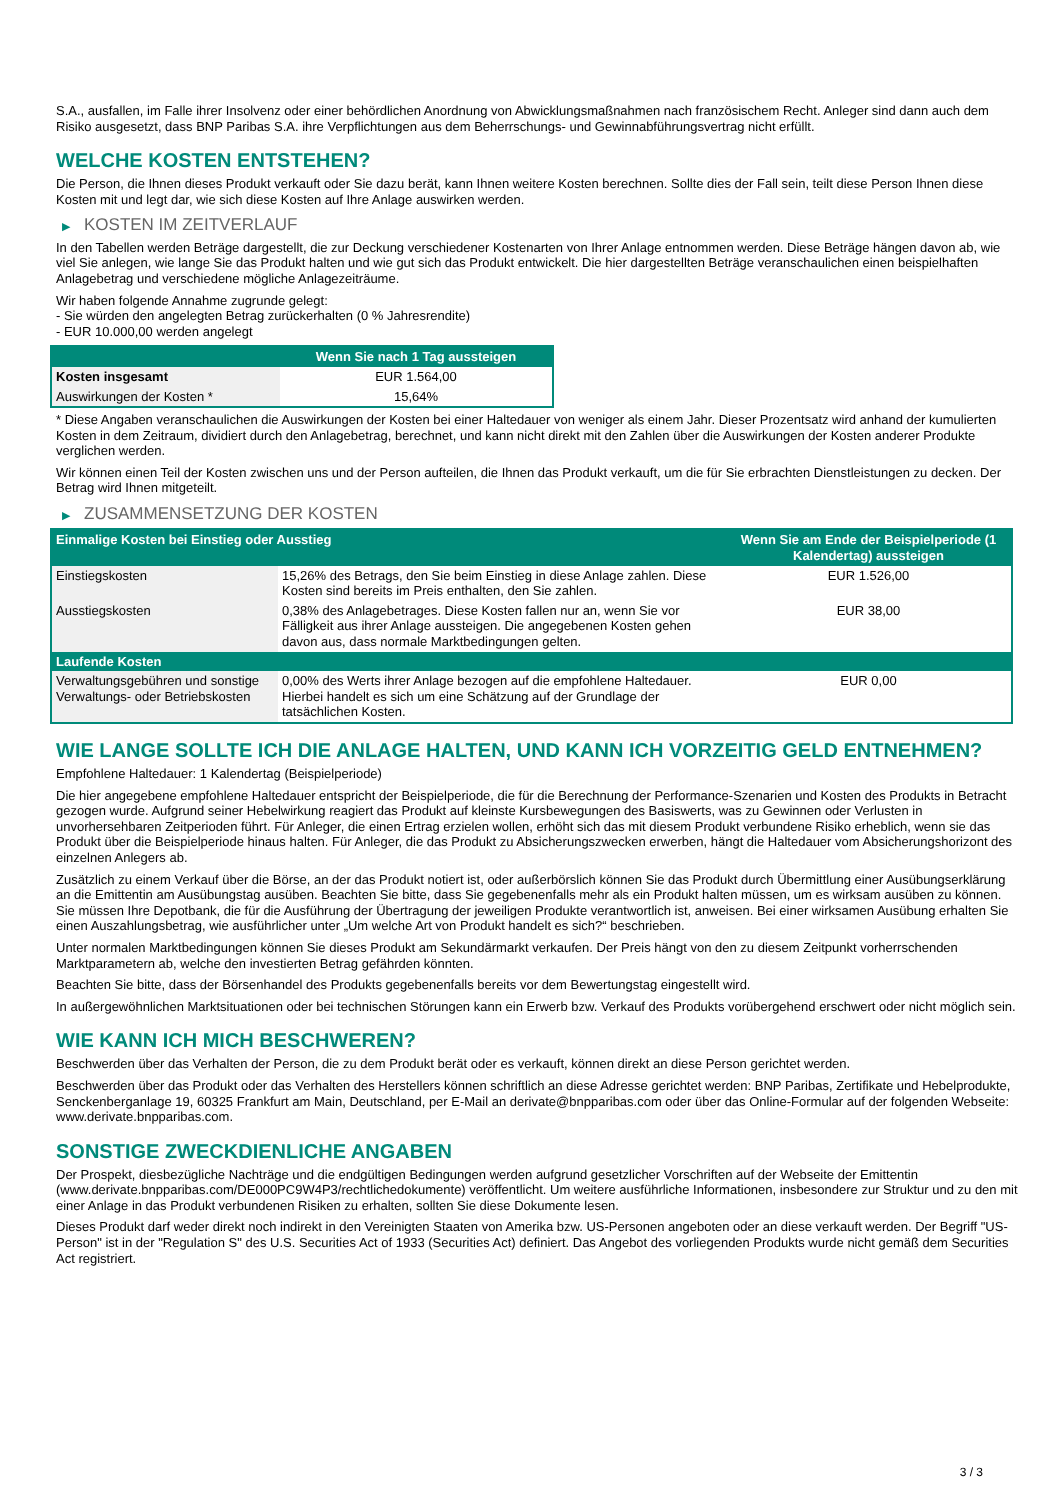S.A., ausfallen, im Falle ihrer Insolvenz oder einer behördlichen Anordnung von Abwicklungsmaßnahmen nach französischem Recht. Anleger sind dann auch dem Risiko ausgesetzt, dass BNP Paribas S.A. ihre Verpflichtungen aus dem Beherrschungs- und Gewinnabführungsvertrag nicht erfüllt.
WELCHE KOSTEN ENTSTEHEN?
Die Person, die Ihnen dieses Produkt verkauft oder Sie dazu berät, kann Ihnen weitere Kosten berechnen. Sollte dies der Fall sein, teilt diese Person Ihnen diese Kosten mit und legt dar, wie sich diese Kosten auf Ihre Anlage auswirken werden.
▶ KOSTEN IM ZEITVERLAUF
In den Tabellen werden Beträge dargestellt, die zur Deckung verschiedener Kostenarten von Ihrer Anlage entnommen werden. Diese Beträge hängen davon ab, wie viel Sie anlegen, wie lange Sie das Produkt halten und wie gut sich das Produkt entwickelt. Die hier dargestellten Beträge veranschaulichen einen beispielhaften Anlagebetrag und verschiedene mögliche Anlagezeiträume.
Wir haben folgende Annahme zugrunde gelegt:
- Sie würden den angelegten Betrag zurückerhalten (0 % Jahresrendite)
- EUR 10.000,00 werden angelegt
| | Wenn Sie nach 1 Tag aussteigen |
| --- | --- |
| Kosten insgesamt | EUR 1.564,00 |
| Auswirkungen der Kosten * | 15,64% |
* Diese Angaben veranschaulichen die Auswirkungen der Kosten bei einer Haltedauer von weniger als einem Jahr. Dieser Prozentsatz wird anhand der kumulierten Kosten in dem Zeitraum, dividiert durch den Anlagebetrag, berechnet, und kann nicht direkt mit den Zahlen über die Auswirkungen der Kosten anderer Produkte verglichen werden.
Wir können einen Teil der Kosten zwischen uns und der Person aufteilen, die Ihnen das Produkt verkauft, um die für Sie erbrachten Dienstleistungen zu decken. Der Betrag wird Ihnen mitgeteilt.
▶ ZUSAMMENSETZUNG DER KOSTEN
| Einmalige Kosten bei Einstieg oder Ausstieg | | Wenn Sie am Ende der Beispielperiode (1 Kalendertag) aussteigen |
| --- | --- | --- |
| Einstiegskosten | 15,26% des Betrags, den Sie beim Einstieg in diese Anlage zahlen. Diese Kosten sind bereits im Preis enthalten, den Sie zahlen. | EUR 1.526,00 |
| Ausstiegskosten | 0,38% des Anlagebetrages. Diese Kosten fallen nur an, wenn Sie vor Fälligkeit aus ihrer Anlage aussteigen. Die angegebenen Kosten gehen davon aus, dass normale Marktbedingungen gelten. | EUR 38,00 |
| Laufende Kosten | | |
| Verwaltungsgebühren und sonstige Verwaltungs- oder Betriebskosten | 0,00% des Werts ihrer Anlage bezogen auf die empfohlene Haltedauer. Hierbei handelt es sich um eine Schätzung auf der Grundlage der tatsächlichen Kosten. | EUR 0,00 |
WIE LANGE SOLLTE ICH DIE ANLAGE HALTEN, UND KANN ICH VORZEITIG GELD ENTNEHMEN?
Empfohlene Haltedauer: 1 Kalendertag (Beispielperiode)
Die hier angegebene empfohlene Haltedauer entspricht der Beispielperiode, die für die Berechnung der Performance-Szenarien und Kosten des Produkts in Betracht gezogen wurde. Aufgrund seiner Hebelwirkung reagiert das Produkt auf kleinste Kursbewegungen des Basiswerts, was zu Gewinnen oder Verlusten in unvorhersehbaren Zeitperioden führt. Für Anleger, die einen Ertrag erzielen wollen, erhöht sich das mit diesem Produkt verbundene Risiko erheblich, wenn sie das Produkt über die Beispielperiode hinaus halten. Für Anleger, die das Produkt zu Absicherungszwecken erwerben, hängt die Haltedauer vom Absicherungshorizont des einzelnen Anlegers ab.
Zusätzlich zu einem Verkauf über die Börse, an der das Produkt notiert ist, oder außerbörslich können Sie das Produkt durch Übermittlung einer Ausübungserklärung an die Emittentin am Ausübungstag ausüben. Beachten Sie bitte, dass Sie gegebenenfalls mehr als ein Produkt halten müssen, um es wirksam ausüben zu können. Sie müssen Ihre Depotbank, die für die Ausführung der Übertragung der jeweiligen Produkte verantwortlich ist, anweisen. Bei einer wirksamen Ausübung erhalten Sie einen Auszahlungsbetrag, wie ausführlicher unter „Um welche Art von Produkt handelt es sich?“ beschrieben.
Unter normalen Marktbedingungen können Sie dieses Produkt am Sekundärmarkt verkaufen. Der Preis hängt von den zu diesem Zeitpunkt vorherrschenden Marktparametern ab, welche den investierten Betrag gefährden könnten.
Beachten Sie bitte, dass der Börsenhandel des Produkts gegebenenfalls bereits vor dem Bewertungstag eingestellt wird.
In außergewöhnlichen Marktsituationen oder bei technischen Störungen kann ein Erwerb bzw. Verkauf des Produkts vorübergehend erschwert oder nicht möglich sein.
WIE KANN ICH MICH BESCHWEREN?
Beschwerden über das Verhalten der Person, die zu dem Produkt berät oder es verkauft, können direkt an diese Person gerichtet werden.
Beschwerden über das Produkt oder das Verhalten des Herstellers können schriftlich an diese Adresse gerichtet werden: BNP Paribas, Zertifikate und Hebelprodukte, Senckenberganlage 19, 60325 Frankfurt am Main, Deutschland, per E-Mail an derivate@bnpparibas.com oder über das Online-Formular auf der folgenden Webseite: www.derivate.bnpparibas.com.
SONSTIGE ZWECKDIENLICHE ANGABEN
Der Prospekt, diesbezügliche Nachträge und die endgültigen Bedingungen werden aufgrund gesetzlicher Vorschriften auf der Webseite der Emittentin (www.derivate.bnpparibas.com/DE000PC9W4P3/rechtlichedokumente) veröffentlicht. Um weitere ausführliche Informationen, insbesondere zur Struktur und zu den mit einer Anlage in das Produkt verbundenen Risiken zu erhalten, sollten Sie diese Dokumente lesen.
Dieses Produkt darf weder direkt noch indirekt in den Vereinigten Staaten von Amerika bzw. US-Personen angeboten oder an diese verkauft werden. Der Begriff "US-Person" ist in der "Regulation S" des U.S. Securities Act of 1933 (Securities Act) definiert. Das Angebot des vorliegenden Produkts wurde nicht gemäß dem Securities Act registriert.
3 / 3